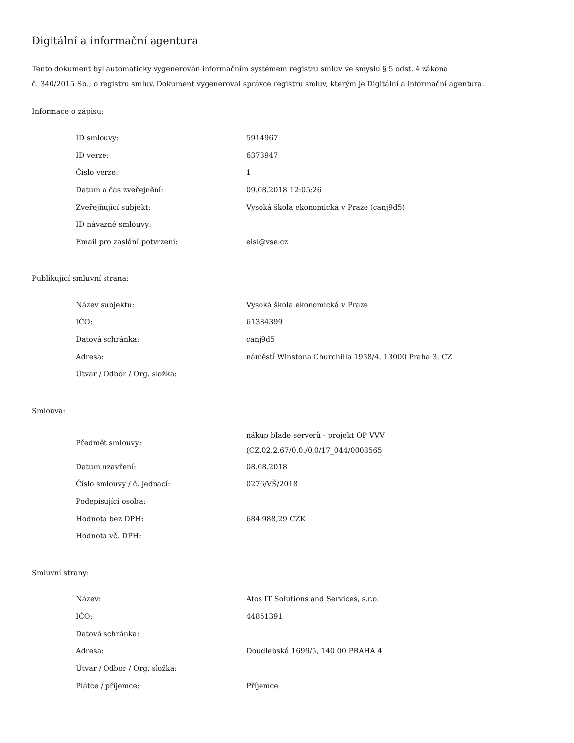Digitální a informační agentura
Tento dokument byl automaticky vygenerován informačním systémem registru smluv ve smyslu § 5 odst. 4 zákona
č. 340/2015 Sb., o registru smluv. Dokument vygeneroval správce registru smluv, kterým je Digitální a informační agentura.
Informace o zápisu:
| ID smlouvy: | 5914967 |
| ID verze: | 6373947 |
| Číslo verze: | 1 |
| Datum a čas zveřejnění: | 09.08.2018 12:05:26 |
| Zveřejňující subjekt: | Vysoká škola ekonomická v Praze (canj9d5) |
| ID návazné smlouvy: | |
| Email pro zaslání potvrzení: | eisl@vse.cz |
Publikující smluvní strana:
| Název subjektu: | Vysoká škola ekonomická v Praze |
| IČO: | 61384399 |
| Datová schránka: | canj9d5 |
| Adresa: | náměstí Winstona Churchilla 1938/4, 13000 Praha 3, CZ |
| Útvar / Odbor / Org. složka: | |
Smlouva:
| Předmět smlouvy: | nákup blade serverů - projekt OP VVV (CZ.02.2.67/0.0./0.0/17_044/0008565 |
| Datum uzavření: | 08.08.2018 |
| Číslo smlouvy / č. jednací: | 0276/VŠ/2018 |
| Podepisující osoba: | |
| Hodnota bez DPH: | 684 988,29 CZK |
| Hodnota vč. DPH: | |
Smluvní strany:
| Název: | Atos IT Solutions and Services, s.r.o. |
| IČO: | 44851391 |
| Datová schránka: | |
| Adresa: | Doudlebská 1699/5, 140 00 PRAHA 4 |
| Útvar / Odbor / Org. složka: | |
| Plátce / příjemce: | Příjemce |